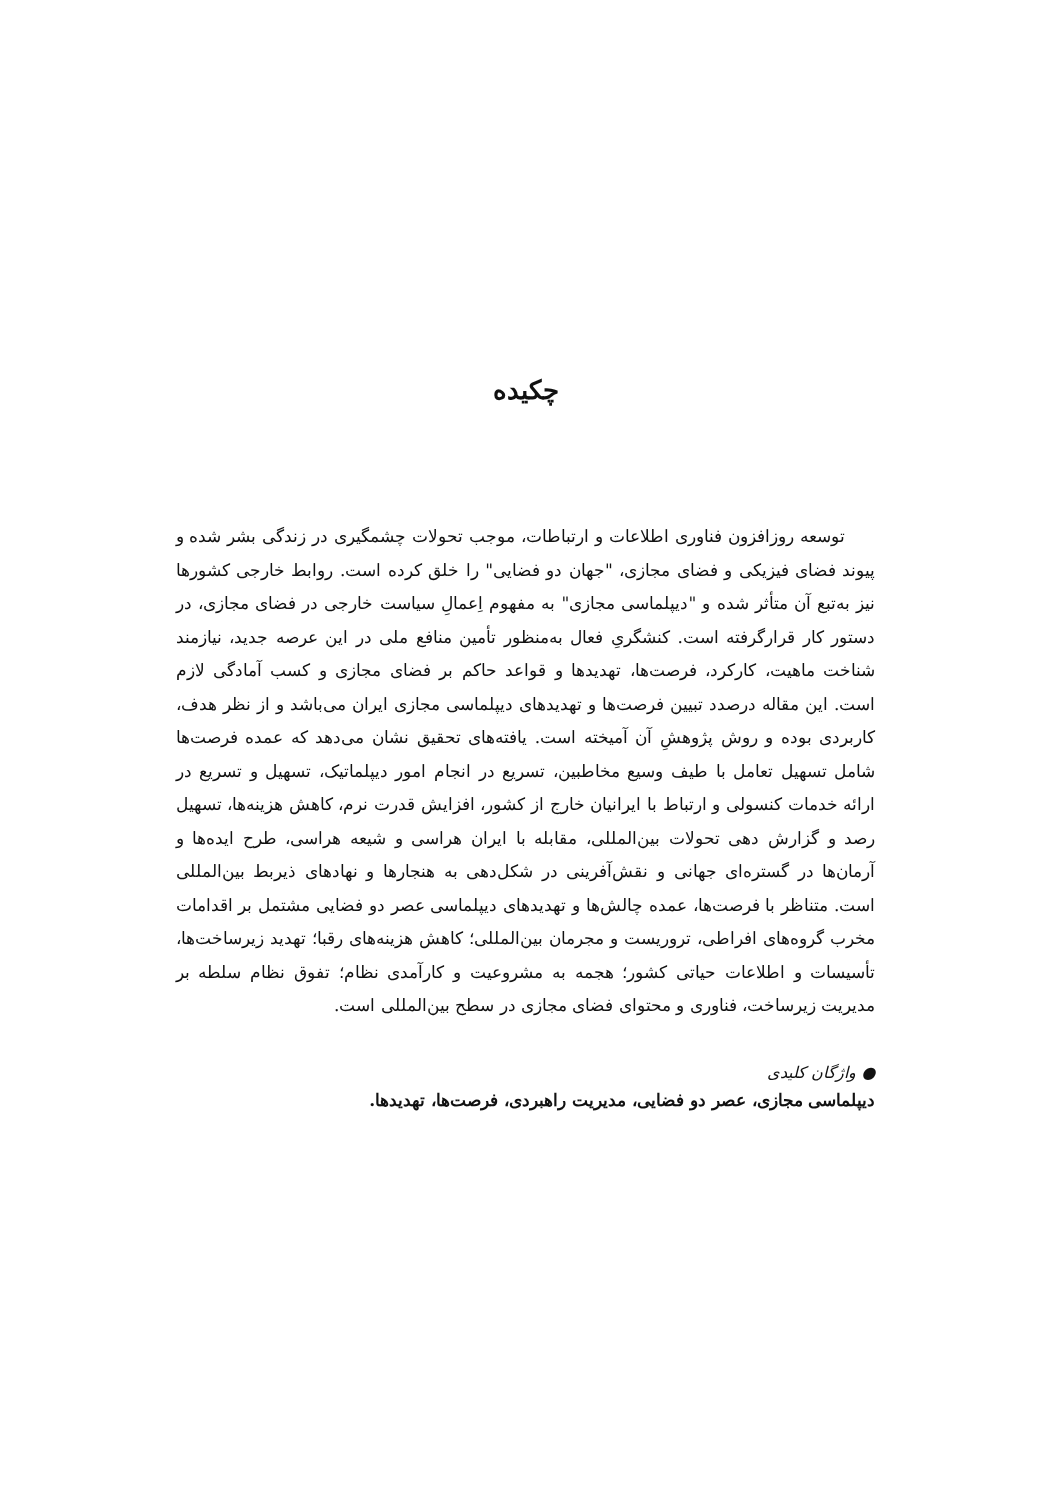چکیده
توسعه روزافزون فناوری اطلاعات و ارتباطات، موجب تحولات چشمگیری در زندگی بشر شده و پیوند فضای فیزیکی و فضای مجازی، "جهان دو فضایی" را خلق کرده است. روابط خارجی کشورها نیز به‌تبع آن متأثر شده و "دیپلماسی مجازی" به مفهوم اِعمالِ سیاست خارجی در فضای مجازی، در دستور کار قرارگرفته است. کنشگریِ فعال به‌منظور تأمین منافع ملی در این عرصه جدید، نیازمند شناخت ماهیت، کارکرد، فرصت‌ها، تهدیدها و قواعد حاکم بر فضای مجازی و کسب آمادگی لازم است. این مقاله درصدد تبیین فرصت‌ها و تهدیدهای دیپلماسی مجازی ایران می‌باشد و از نظر هدف، کاربردی بوده و روش پژوهشِ آن آمیخته است. یافته‌های تحقیق نشان می‌دهد که عمده فرصت‌ها شامل تسهیل تعامل با طیف وسیع مخاطبین، تسریع در انجام امور دیپلماتیک، تسهیل و تسریع در ارائه خدمات کنسولی و ارتباط با ایرانیان خارج از کشور، افزایش قدرت نرم، کاهش هزینه‌ها، تسهیل رصد و گزارش دهی تحولات بین‌المللی، مقابله با ایران هراسی و شیعه هراسی، طرح ایده‌ها و آرمان‌ها در گستره‌ای جهانی و نقش‌آفرینی در شکل‌دهی به هنجارها و نهادهای ذیربط بین‌المللی است. متناظر با فرصت‌ها، عمده چالش‌ها و تهدیدهای دیپلماسی عصر دو فضایی مشتمل بر اقدامات مخرب گروه‌های افراطی، تروریست و مجرمان بین‌المللی؛ کاهش هزینه‌های رقبا؛ تهدید زیرساخت‌ها، تأسیسات و اطلاعات حیاتی کشور؛ هجمه به مشروعیت و کارآمدی نظام؛ تفوق نظام سلطه بر مدیریت زیرساخت، فناوری و محتوای فضای مجازی در سطح بین‌المللی است.
● واژگان کلیدی
دیپلماسی مجازی، عصر دو فضایی، مدیریت راهبردی، فرصت‌ها، تهدیدها.